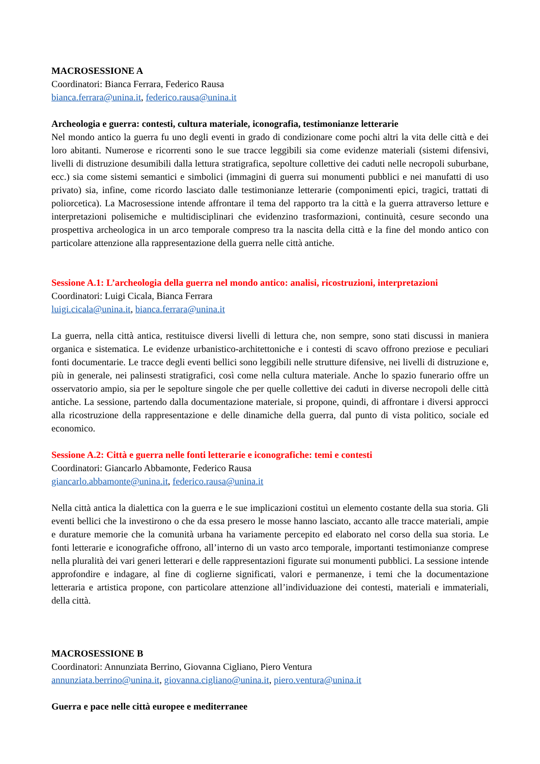MACROSESSIONE A
Coordinatori: Bianca Ferrara, Federico Rausa
bianca.ferrara@unina.it, federico.rausa@unina.it
Archeologia e guerra: contesti, cultura materiale, iconografia, testimonianze letterarie
Nel mondo antico la guerra fu uno degli eventi in grado di condizionare come pochi altri la vita delle città e dei loro abitanti. Numerose e ricorrenti sono le sue tracce leggibili sia come evidenze materiali (sistemi difensivi, livelli di distruzione desumibili dalla lettura stratigrafica, sepolture collettive dei caduti nelle necropoli suburbane, ecc.) sia come sistemi semantici e simbolici (immagini di guerra sui monumenti pubblici e nei manufatti di uso privato) sia, infine, come ricordo lasciato dalle testimonianze letterarie (componimenti epici, tragici, trattati di poliorcetica). La Macrosessione intende affrontare il tema del rapporto tra la città e la guerra attraverso letture e interpretazioni polisemiche e multidisciplinari che evidenzino trasformazioni, continuità, cesure secondo una prospettiva archeologica in un arco temporale compreso tra la nascita della città e la fine del mondo antico con particolare attenzione alla rappresentazione della guerra nelle città antiche.
Sessione A.1: L’archeologia della guerra nel mondo antico: analisi, ricostruzioni, interpretazioni
Coordinatori: Luigi Cicala, Bianca Ferrara
luigi.cicala@unina.it, bianca.ferrara@unina.it
La guerra, nella città antica, restituisce diversi livelli di lettura che, non sempre, sono stati discussi in maniera organica e sistematica. Le evidenze urbanistico-architettoniche e i contesti di scavo offrono preziose e peculiari fonti documentarie. Le tracce degli eventi bellici sono leggibili nelle strutture difensive, nei livelli di distruzione e, più in generale, nei palinsesti stratigrafici, così come nella cultura materiale. Anche lo spazio funerario offre un osservatorio ampio, sia per le sepolture singole che per quelle collettive dei caduti in diverse necropoli delle città antiche. La sessione, partendo dalla documentazione materiale, si propone, quindi, di affrontare i diversi approcci alla ricostruzione della rappresentazione e delle dinamiche della guerra, dal punto di vista politico, sociale ed economico.
Sessione A.2: Città e guerra nelle fonti letterarie e iconografiche: temi e contesti
Coordinatori: Giancarlo Abbamonte, Federico Rausa
giancarlo.abbamonte@unina.it, federico.rausa@unina.it
Nella città antica la dialettica con la guerra e le sue implicazioni costituì un elemento costante della sua storia. Gli eventi bellici che la investirono o che da essa presero le mosse hanno lasciato, accanto alle tracce materiali, ampie e durature memorie che la comunità urbana ha variamente percepito ed elaborato nel corso della sua storia. Le fonti letterarie e iconografiche offrono, all’interno di un vasto arco temporale, importanti testimonianze comprese nella pluralità dei vari generi letterari e delle rappresentazioni figurate sui monumenti pubblici. La sessione intende approfondire e indagare, al fine di coglierne significati, valori e permanenze, i temi che la documentazione letteraria e artistica propone, con particolare attenzione all’individuazione dei contesti, materiali e immateriali, della città.
MACROSESSIONE B
Coordinatori: Annunziata Berrino, Giovanna Cigliano, Piero Ventura
annunziata.berrino@unina.it, giovanna.cigliano@unina.it, piero.ventura@unina.it
Guerra e pace nelle città europee e mediterranee